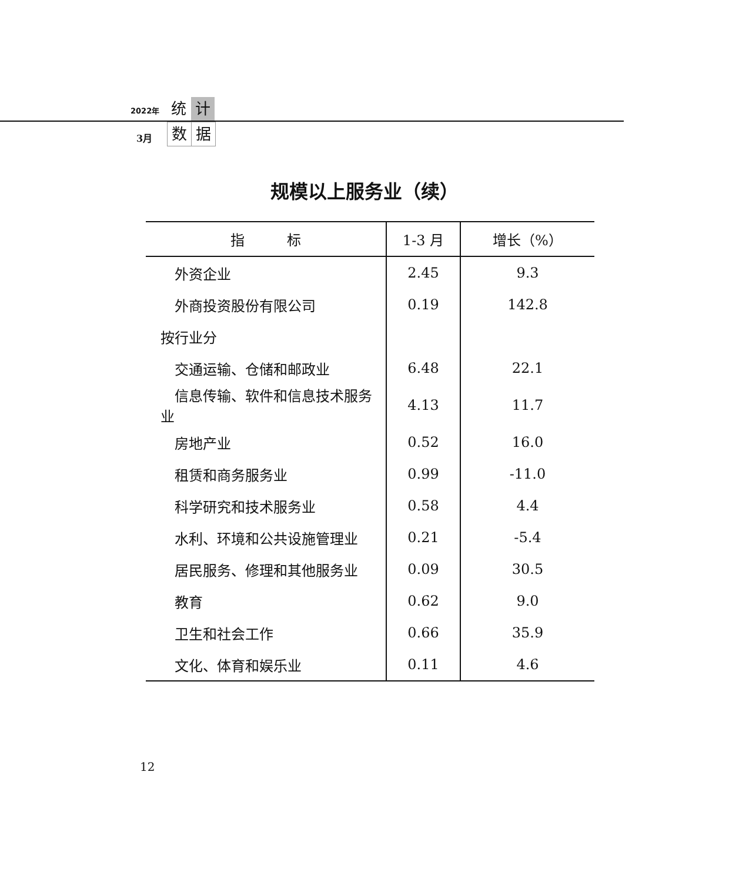2022年 统 计
3月 数 据
规模以上服务业（续）
| 指 标 | 1-3 月 | 增长（%） |
| --- | --- | --- |
| 外资企业 | 2.45 | 9.3 |
| 外商投资股份有限公司 | 0.19 | 142.8 |
| 按行业分 | | |
| 交通运输、仓储和邮政业 | 6.48 | 22.1 |
| 信息传输、软件和信息技术服务 业 | 4.13 | 11.7 |
| 房地产业 | 0.52 | 16.0 |
| 租赁和商务服务业 | 0.99 | -11.0 |
| 科学研究和技术服务业 | 0.58 | 4.4 |
| 水利、环境和公共设施管理业 | 0.21 | -5.4 |
| 居民服务、修理和其他服务业 | 0.09 | 30.5 |
| 教育 | 0.62 | 9.0 |
| 卫生和社会工作 | 0.66 | 35.9 |
| 文化、体育和娱乐业 | 0.11 | 4.6 |
12